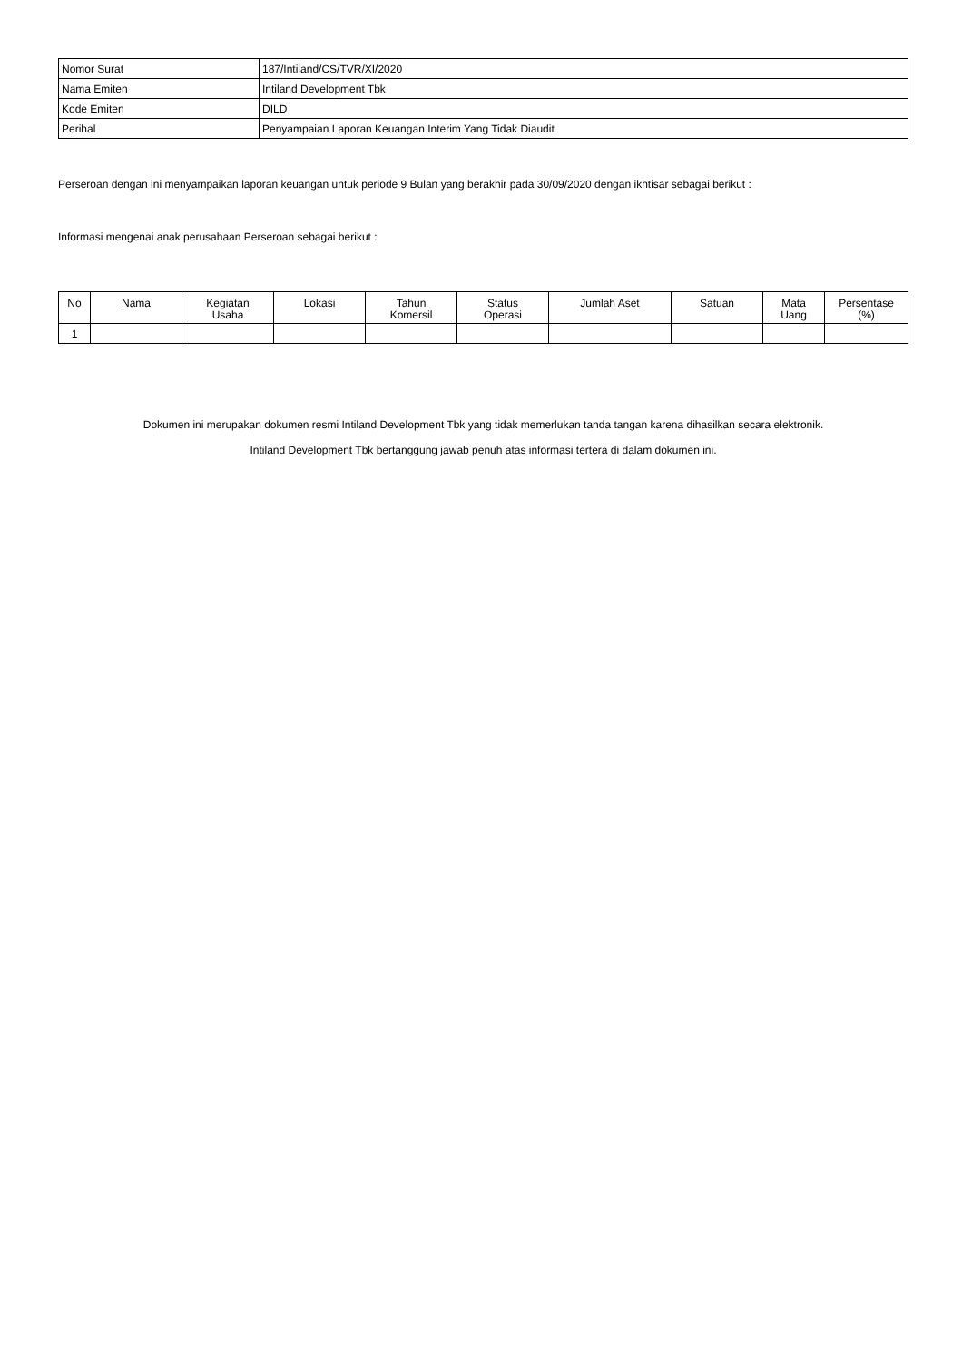| Nomor Surat | 187/Intiland/CS/TVR/XI/2020 |
| Nama Emiten | Intiland Development Tbk |
| Kode Emiten | DILD |
| Perihal | Penyampaian Laporan Keuangan Interim Yang Tidak Diaudit |
Perseroan dengan ini menyampaikan laporan keuangan untuk periode 9 Bulan yang berakhir pada 30/09/2020 dengan ikhtisar sebagai berikut :
Informasi mengenai anak perusahaan Perseroan sebagai berikut :
| No | Nama | Kegiatan Usaha | Lokasi | Tahun Komersil | Status Operasi | Jumlah Aset | Satuan | Mata Uang | Persentase (%) |
| --- | --- | --- | --- | --- | --- | --- | --- | --- | --- |
| 1 | | | | | | | | | |
Dokumen ini merupakan dokumen resmi Intiland Development Tbk yang tidak memerlukan tanda tangan karena dihasilkan secara elektronik.
Intiland Development Tbk bertanggung jawab penuh atas informasi tertera di dalam dokumen ini.